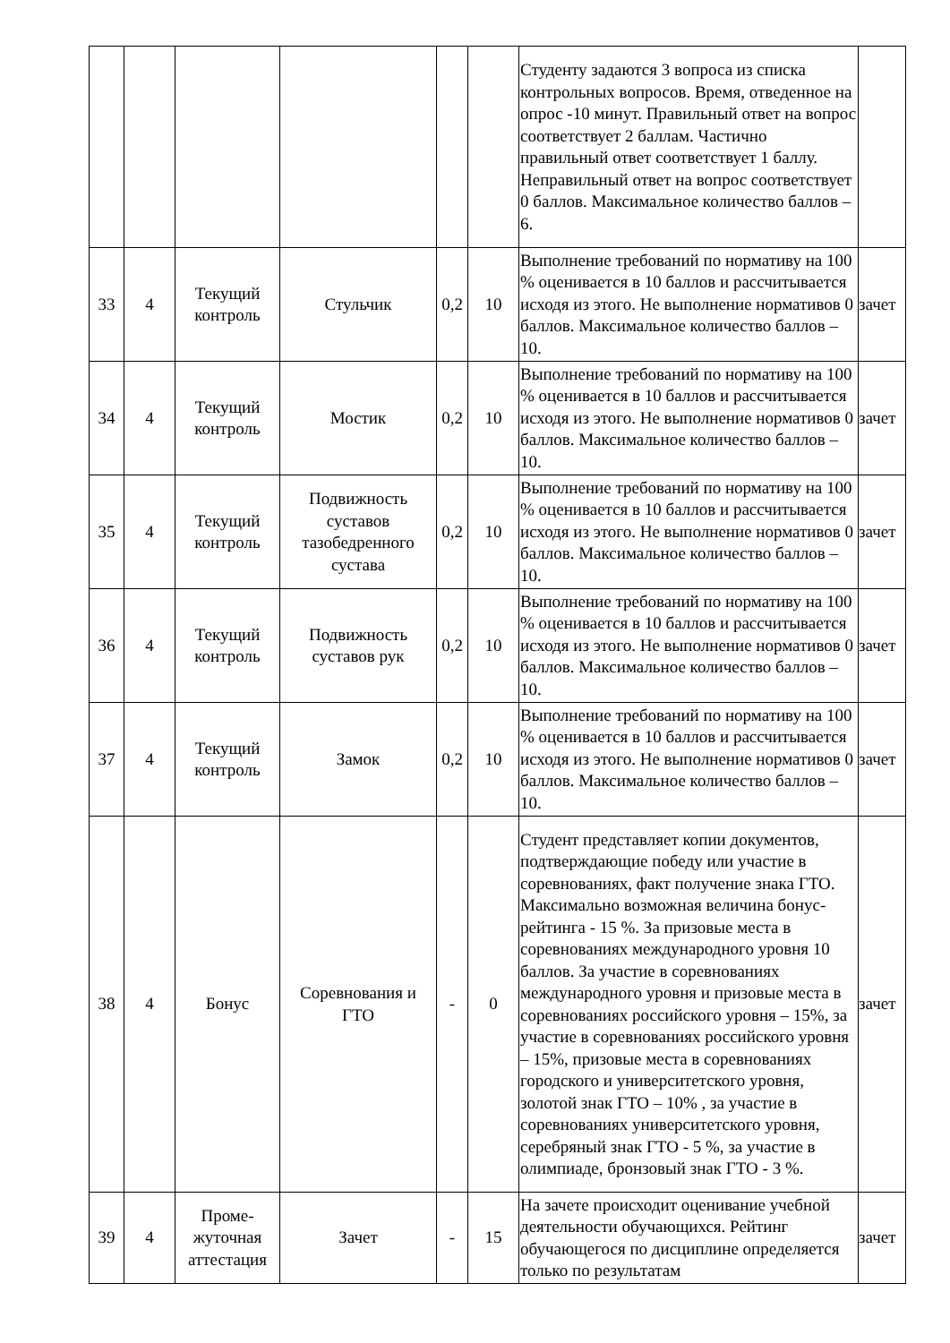| | | | | | | Студенту задаются 3 вопроса из списка контрольных вопросов. Время, отведенное на опрос -10 минут. Правильный ответ на вопрос соответствует 2 баллам. Частично правильный ответ соответствует 1 баллу. Неправильный ответ на вопрос соответствует 0 баллов. Максимальное количество баллов – 6. | |
| 33 | 4 | Текущий контроль | Стульчик | 0,2 | 10 | Выполнение требований по нормативу на 100 % оценивается в 10 баллов и рассчитывается исходя из этого. Не выполнение нормативов 0 баллов. Максимальное количество баллов – 10. | зачет |
| 34 | 4 | Текущий контроль | Мостик | 0,2 | 10 | Выполнение требований по нормативу на 100 % оценивается в 10 баллов и рассчитывается исходя из этого. Не выполнение нормативов 0 баллов. Максимальное количество баллов – 10. | зачет |
| 35 | 4 | Текущий контроль | Подвижность суставов тазобедренного сустава | 0,2 | 10 | Выполнение требований по нормативу на 100 % оценивается в 10 баллов и рассчитывается исходя из этого. Не выполнение нормативов 0 баллов. Максимальное количество баллов – 10. | зачет |
| 36 | 4 | Текущий контроль | Подвижность суставов рук | 0,2 | 10 | Выполнение требований по нормативу на 100 % оценивается в 10 баллов и рассчитывается исходя из этого. Не выполнение нормативов 0 баллов. Максимальное количество баллов – 10. | зачет |
| 37 | 4 | Текущий контроль | Замок | 0,2 | 10 | Выполнение требований по нормативу на 100 % оценивается в 10 баллов и рассчитывается исходя из этого. Не выполнение нормативов 0 баллов. Максимальное количество баллов – 10. | зачет |
| 38 | 4 | Бонус | Соревнования и ГТО | - | 0 | Студент представляет копии документов, подтверждающие победу или участие в соревнованиях, факт получение знака ГТО. Максимально возможная величина бонус-рейтинга - 15 %. За призовые места в соревнованиях международного уровня 10 баллов. За участие в соревнованиях международного уровня и призовые места в соревнованиях российского уровня – 15%, за участие в соревнованиях российского уровня – 15%, призовые места в соревнованиях городского и университетского уровня, золотой знак ГТО – 10% , за участие в соревнованиях университетского уровня, серебряный знак ГТО - 5 %, за участие в олимпиаде, бронзовый знак ГТО - 3 %. | зачет |
| 39 | 4 | Проме-жуточная аттестация | Зачет | - | 15 | На зачете происходит оценивание учебной деятельности обучающихся. Рейтинг обучающегося по дисциплине определяется только по результатам | зачет |